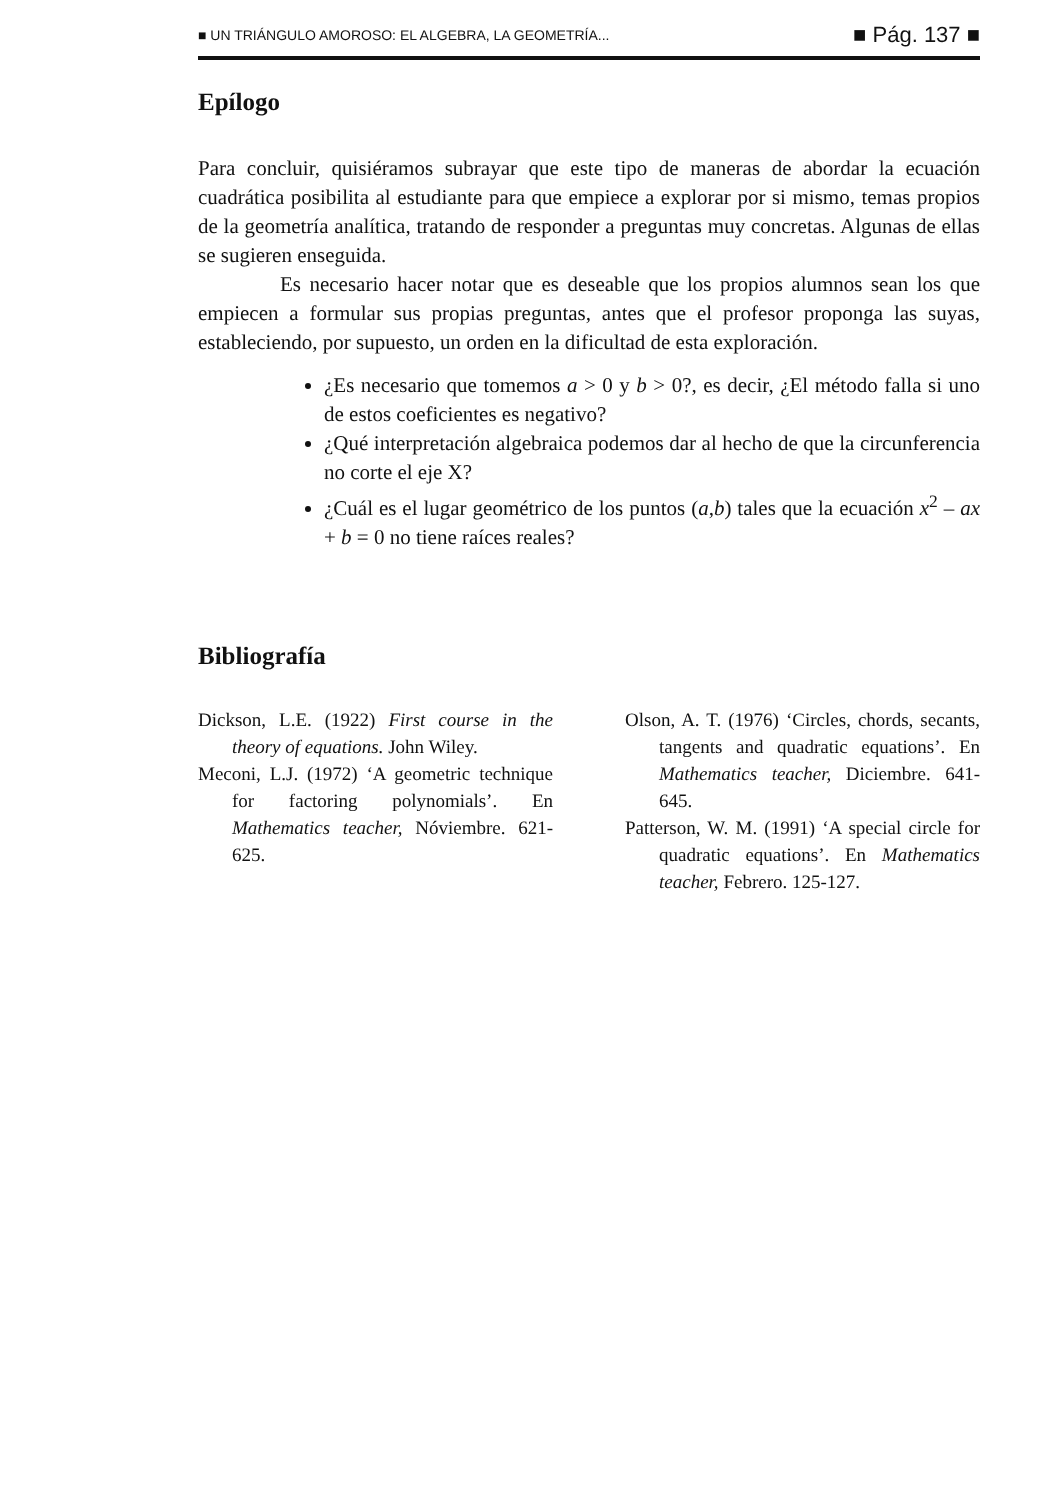■ UN TRIÁNGULO AMOROSO: EL ALGEBRA, LA GEOMETRÍA... ■ Pág. 137 ■
Epílogo
Para concluir, quisiéramos subrayar que este tipo de maneras de abordar la ecuación cuadrática posibilita al estudiante para que empiece a explorar por si mismo, temas propios de la geometría analítica, tratando de responder a preguntas muy concretas. Algunas de ellas se sugieren enseguida.
Es necesario hacer notar que es deseable que los propios alumnos sean los que empiecen a formular sus propias preguntas, antes que el profesor proponga las suyas, estableciendo, por supuesto, un orden en la dificultad de esta exploración.
¿Es necesario que tomemos a > 0 y b > 0?, es decir, ¿El método falla si uno de estos coeficientes es negativo?
¿Qué interpretación algebraica podemos dar al hecho de que la circunferencia no corte el eje X?
¿Cuál es el lugar geométrico de los puntos (a,b) tales que la ecuación x<sup>2</sup> – ax + b = 0 no tiene raíces reales?
Bibliografía
Dickson, L.E. (1922) First course in the theory of equations. John Wiley.
Meconi, L.J. (1972) ‘A geometric technique for factoring polynomials’. En Mathematics teacher, Nóviembre. 621-625.
Olson, A. T. (1976) ‘Circles, chords, secants, tangents and quadratic equations’. En Mathematics teacher, Diciembre. 641-645.
Patterson, W. M. (1991) ‘A special circle for quadratic equations’. En Mathematics teacher, Febrero. 125-127.